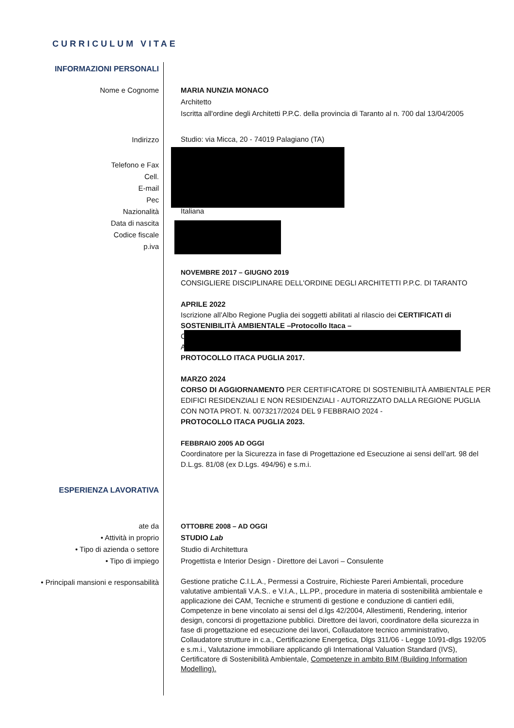CURRICULUM VITAE
INFORMAZIONI PERSONALI
Nome e Cognome MARIA NUNZIA MONACO
Architetto
Iscritta all'ordine degli Architetti P.P.C. della provincia di Taranto al n. 700 dal 13/04/2005
Indirizzo
Studio: via Micca, 20 - 74019 Palagiano (TA)
Telefono e Fax
Cell.
E-mail
Pec
Nazionalità
Data di nascita
Codice fiscale
p.iva
Italiana
NOVEMBRE 2017 – GIUGNO 2019
CONSIGLIERE DISCIPLINARE DELL'ORDINE DEGLI ARCHITETTI P.P.C. DI TARANTO
APRILE 2022
Iscrizione all’Albo Regione Puglia dei soggetti abilitati al rilascio dei CERTIFICATI di SOSTENIBILITÀ AMBIENTALE –Protocollo Itaca –
C
A
PROTOCOLLO ITACA PUGLIA 2017.
MARZO 2024
CORSO DI AGGIORNAMENTO PER CERTIFICATORE DI SOSTENIBILITÀ AMBIENTALE PER EDIFICI RESIDENZIALI E NON RESIDENZIALI - AUTORIZZATO DALLA REGIONE PUGLIA CON NOTA PROT. N. 0073217/2024 DEL 9 FEBBRAIO 2024 -
PROTOCOLLO ITACA PUGLIA 2023.
FEBBRAIO 2005 AD OGGI
Coordinatore per la Sicurezza in fase di Progettazione ed Esecuzione ai sensi dell’art. 98 del D.L.gs. 81/08 (ex D.Lgs. 494/96) e s.m.i.
ESPERIENZA LAVORATIVA
ate da
• Attività in proprio
• Tipo di azienda o settore
• Tipo di impiego
OTTOBRE 2008 – AD OGGI
STUDIO Lab
Studio di Architettura
Progettista e Interior Design - Direttore dei Lavori – Consulente
• Principali mansioni e responsabilità
Gestione pratiche C.I.L.A., Permessi a Costruire, Richieste Pareri Ambientali, procedure valutative ambientali V.A.S.. e V.I.A., LL.PP., procedure in materia di sostenibilità ambientale e applicazione dei CAM, Tecniche e strumenti di gestione e conduzione di cantieri edili, Competenze in bene vincolato ai sensi del d.lgs 42/2004, Allestimenti, Rendering, interior design, concorsi di progettazione pubblici. Direttore dei lavori, coordinatore della sicurezza in fase di progettazione ed esecuzione dei lavori, Collaudatore tecnico amministrativo, Collaudatore strutture in c.a., Certificazione Energetica, Dlgs 311/06 - Legge 10/91-dlgs 192/05 e s.m.i., Valutazione immobiliare applicando gli International Valuation Standard (IVS), Certificatore di Sostenibilità Ambientale, Competenze in ambito BIM (Building Information Modelling).